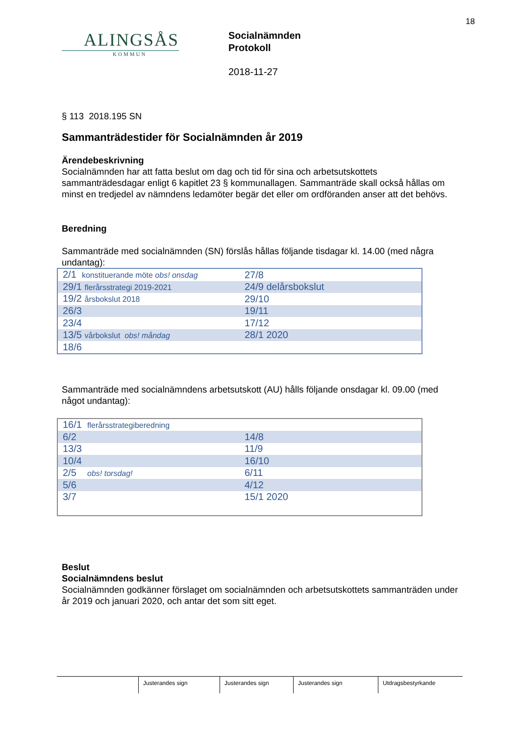18
ALINGSÅS
KOMMUN
Socialnämnden
Protokoll
2018-11-27
§ 113 2018.195 SN
Sammanträdestider för Socialnämnden år 2019
Ärendebeskrivning
Socialnämnden har att fatta beslut om dag och tid för sina och arbetsutskottets sammanträdesdagar enligt 6 kapitlet 23 § kommunallagen. Sammanträde skall också hållas om minst en tredjedel av nämndens ledamöter begär det eller om ordföranden anser att det behövs.
Beredning
Sammanträde med socialnämnden (SN) förslås hållas följande tisdagar kl. 14.00 (med några undantag):
| 2/1 konstituerande möte obs! onsdag | 27/8 |
| 29/1 flerårsstrategi 2019-2021 | 24/9 delårsbokslut |
| 19/2 årsbokslut 2018 | 29/10 |
| 26/3 | 19/11 |
| 23/4 | 17/12 |
| 13/5 vårbokslut obs! måndag | 28/1 2020 |
| 18/6 | |
Sammanträde med socialnämndens arbetsutskott (AU) hålls följande onsdagar kl. 09.00 (med något undantag):
| 16/1 flerårsstrategiberedning | |
| 6/2 | 14/8 |
| 13/3 | 11/9 |
| 10/4 | 16/10 |
| 2/5 obs! torsdag! | 6/11 |
| 5/6 | 4/12 |
| 3/7 | 15/1 2020 |
Beslut
Socialnämndens beslut
Socialnämnden godkänner förslaget om socialnämnden och arbetsutskottets sammanträden under år 2019 och januari 2020, och antar det som sitt eget.
Justerandes sign Justerandes sign Justerandes sign Utdragsbestyrkande